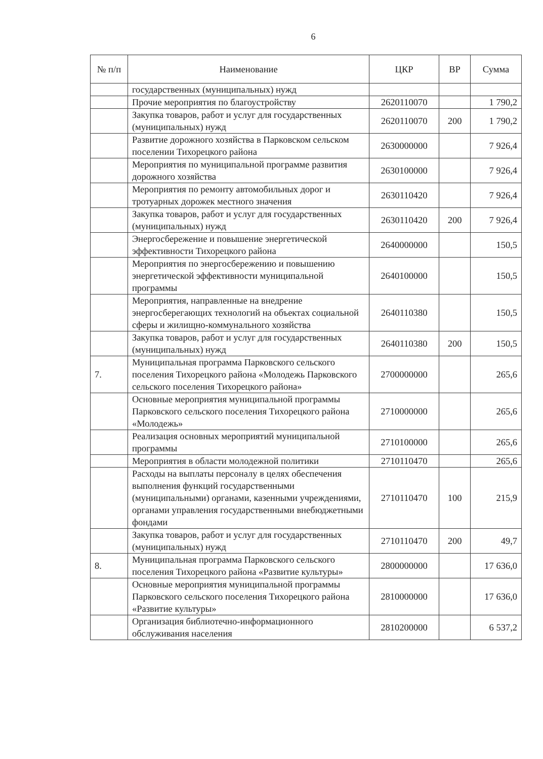6
| № п/п | Наименование | ЦКР | ВР | Сумма |
| --- | --- | --- | --- | --- |
| | государственных (муниципальных) нужд | | | |
| | Прочие мероприятия по благоустройству | 2620110070 | | 1 790,2 |
| | Закупка товаров, работ и услуг для государственных (муниципальных) нужд | 2620110070 | 200 | 1 790,2 |
| | Развитие дорожного хозяйства в Парковском сельском поселении Тихорецкого района | 2630000000 | | 7 926,4 |
| | Мероприятия по муниципальной программе развития дорожного хозяйства | 2630100000 | | 7 926,4 |
| | Мероприятия по ремонту автомобильных дорог и тротуарных дорожек местного значения | 2630110420 | | 7 926,4 |
| | Закупка товаров, работ и услуг для государственных (муниципальных) нужд | 2630110420 | 200 | 7 926,4 |
| | Энергосбережение и повышение энергетической эффективности Тихорецкого района | 2640000000 | | 150,5 |
| | Мероприятия по энергосбережению и повышению энергетической эффективности муниципальной программы | 2640100000 | | 150,5 |
| | Мероприятия, направленные на внедрение энергосберегающих технологий на объектах социальной сферы и жилищно-коммунального хозяйства | 2640110380 | | 150,5 |
| | Закупка товаров, работ и услуг для государственных (муниципальных) нужд | 2640110380 | 200 | 150,5 |
| 7. | Муниципальная программа Парковского сельского поселения Тихорецкого района «Молодежь Парковского сельского поселения Тихорецкого района» | 2700000000 | | 265,6 |
| | Основные мероприятия муниципальной программы Парковского сельского поселения Тихорецкого района «Молодежь» | 2710000000 | | 265,6 |
| | Реализация основных мероприятий муниципальной программы | 2710100000 | | 265,6 |
| | Мероприятия в области молодежной политики | 2710110470 | | 265,6 |
| | Расходы на выплаты персоналу в целях обеспечения выполнения функций государственными (муниципальными) органами, казенными учреждениями, органами управления государственными внебюджетными фондами | 2710110470 | 100 | 215,9 |
| | Закупка товаров, работ и услуг для государственных (муниципальных) нужд | 2710110470 | 200 | 49,7 |
| 8. | Муниципальная программа Парковского сельского поселения Тихорецкого района «Развитие культуры» | 2800000000 | | 17 636,0 |
| | Основные мероприятия муниципальной программы Парковского сельского поселения Тихорецкого района «Развитие культуры» | 2810000000 | | 17 636,0 |
| | Организация библиотечно-информационного обслуживания населения | 2810200000 | | 6 537,2 |